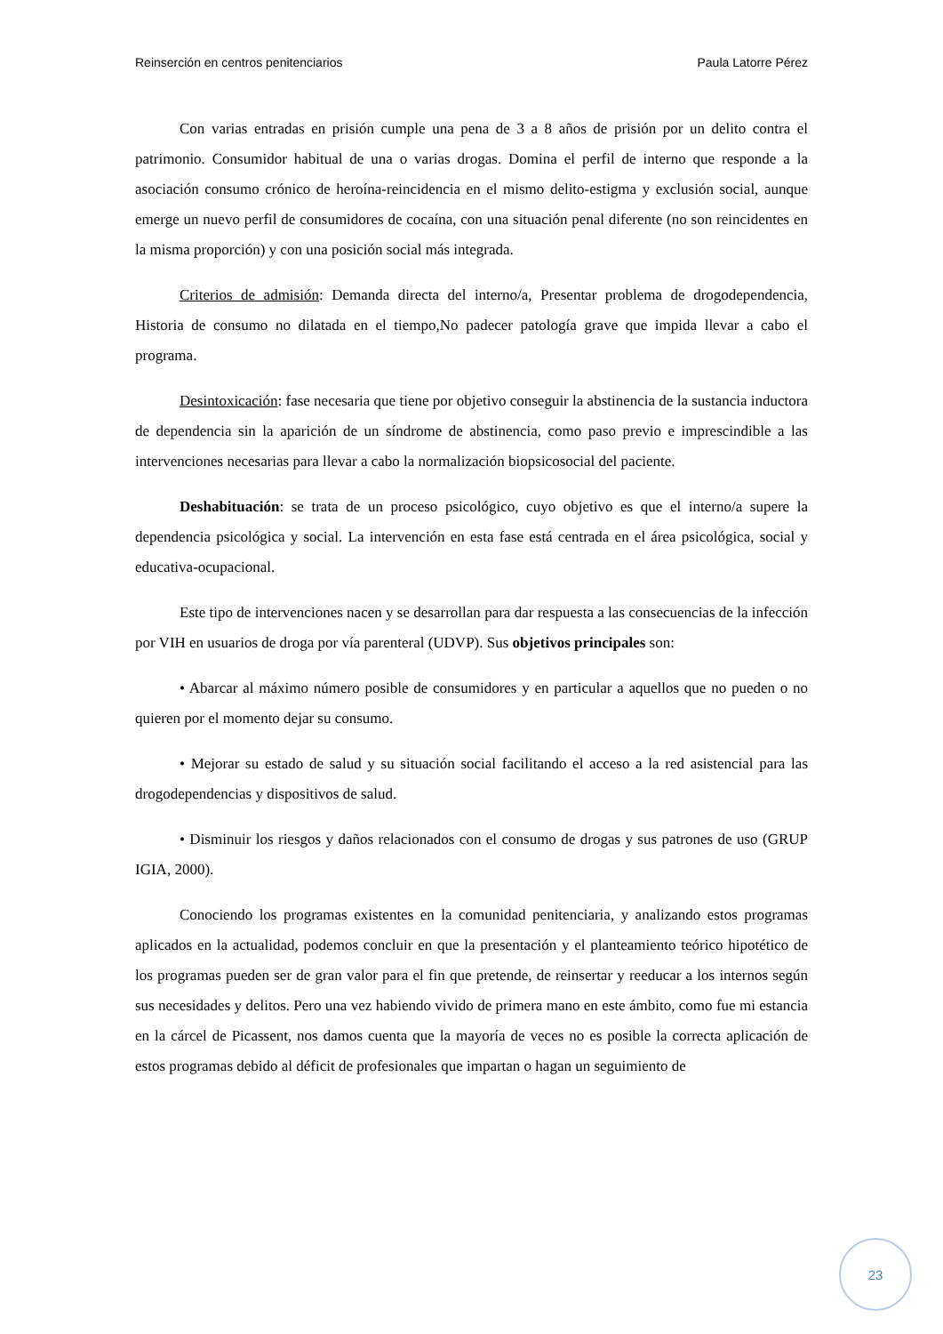Reinserción en centros penitenciarios Paula Latorre Pérez
Con varias entradas en prisión cumple una pena de 3 a 8 años de prisión por un delito contra el patrimonio. Consumidor habitual de una o varias drogas. Domina el perfil de interno que responde a la asociación consumo crónico de heroína-reincidencia en el mismo delito-estigma y exclusión social, aunque emerge un nuevo perfil de consumidores de cocaína, con una situación penal diferente (no son reincidentes en la misma proporción) y con una posición social más integrada.
Criterios de admisión: Demanda directa del interno/a, Presentar problema de drogodependencia, Historia de consumo no dilatada en el tiempo,No padecer patología grave que impida llevar a cabo el programa.
Desintoxicación: fase necesaria que tiene por objetivo conseguir la abstinencia de la sustancia inductora de dependencia sin la aparición de un síndrome de abstinencia, como paso previo e imprescindible a las intervenciones necesarias para llevar a cabo la normalización biopsicosocial del paciente.
Deshabituación: se trata de un proceso psicológico, cuyo objetivo es que el interno/a supere la dependencia psicológica y social. La intervención en esta fase está centrada en el área psicológica, social y educativa-ocupacional.
Este tipo de intervenciones nacen y se desarrollan para dar respuesta a las consecuencias de la infección por VIH en usuarios de droga por vía parenteral (UDVP). Sus objetivos principales son:
• Abarcar al máximo número posible de consumidores y en particular a aquellos que no pueden o no quieren por el momento dejar su consumo.
• Mejorar su estado de salud y su situación social facilitando el acceso a la red asistencial para las drogodependencias y dispositivos de salud.
• Disminuir los riesgos y daños relacionados con el consumo de drogas y sus patrones de uso (GRUP IGIA, 2000).
Conociendo los programas existentes en la comunidad penitenciaria, y analizando estos programas aplicados en la actualidad, podemos concluir en que la presentación y el planteamiento teórico hipotético de los programas pueden ser de gran valor para el fin que pretende, de reinsertar y reeducar a los internos según sus necesidades y delitos. Pero una vez habiendo vivido de primera mano en este ámbito, como fue mi estancia en la cárcel de Picassent, nos damos cuenta que la mayoría de veces no es posible la correcta aplicación de estos programas debido al déficit de profesionales que impartan o hagan un seguimiento de
23